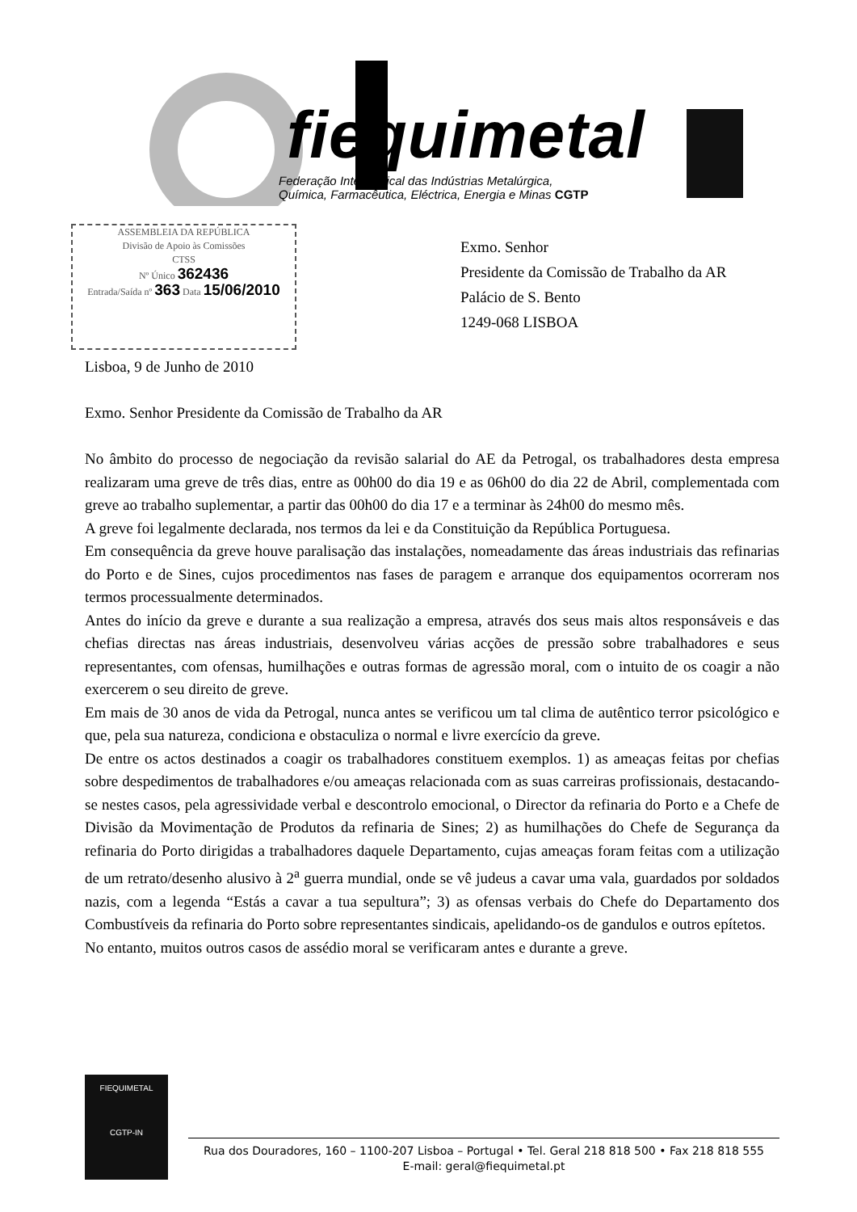fiequimetal
Federação Intersindical das Indústrias Metalúrgica,
Química, Farmacêutica, Eléctrica, Energia e Minas CGTP
ASSEMBLEIA DA REPÚBLICA
Divisão de Apoio às Comissões
CTSS
Nº Único 362436
Entrada/Saída nº 363 Data 15/06/2010
Exmo. Senhor
Presidente da Comissão de Trabalho da AR
Palácio de S. Bento
1249-068 LISBOA
Lisboa, 9 de Junho de 2010
Exmo. Senhor Presidente da Comissão de Trabalho da AR
No âmbito do processo de negociação da revisão salarial do AE da Petrogal, os trabalhadores desta empresa realizaram uma greve de três dias, entre as 00h00 do dia 19 e as 06h00 do dia 22 de Abril, complementada com greve ao trabalho suplementar, a partir das 00h00 do dia 17 e a terminar às 24h00 do mesmo mês.
A greve foi legalmente declarada, nos termos da lei e da Constituição da República Portuguesa.
Em consequência da greve houve paralisação das instalações, nomeadamente das áreas industriais das refinarias do Porto e de Sines, cujos procedimentos nas fases de paragem e arranque dos equipamentos ocorreram nos termos processualmente determinados.
Antes do início da greve e durante a sua realização a empresa, através dos seus mais altos responsáveis e das chefias directas nas áreas industriais, desenvolveu várias acções de pressão sobre trabalhadores e seus representantes, com ofensas, humilhações e outras formas de agressão moral, com o intuito de os coagir a não exercerem o seu direito de greve.
Em mais de 30 anos de vida da Petrogal, nunca antes se verificou um tal clima de autêntico terror psicológico e que, pela sua natureza, condiciona e obstaculiza o normal e livre exercício da greve.
De entre os actos destinados a coagir os trabalhadores constituem exemplos. 1) as ameaças feitas por chefias sobre despedimentos de trabalhadores e/ou ameaças relacionada com as suas carreiras profissionais, destacando-se nestes casos, pela agressividade verbal e descontrolo emocional, o Director da refinaria do Porto e a Chefe de Divisão da Movimentação de Produtos da refinaria de Sines; 2) as humilhações do Chefe de Segurança da refinaria do Porto dirigidas a trabalhadores daquele Departamento, cujas ameaças foram feitas com a utilização de um retrato/desenho alusivo à 2<sup>a</sup> guerra mundial, onde se vê judeus a cavar uma vala, guardados por soldados nazis, com a legenda “Estás a cavar a tua sepultura”; 3) as ofensas verbais do Chefe do Departamento dos Combustíveis da refinaria do Porto sobre representantes sindicais, apelidando-os de gandulos e outros epítetos.
No entanto, muitos outros casos de assédio moral se verificaram antes e durante a greve.
FIEQUIMETAL
CGTP-IN
Rua dos Douradores, 160 – 1100-207 Lisboa – Portugal • Tel. Geral 218 818 500 • Fax 218 818 555
E-mail: geral@fiequimetal.pt